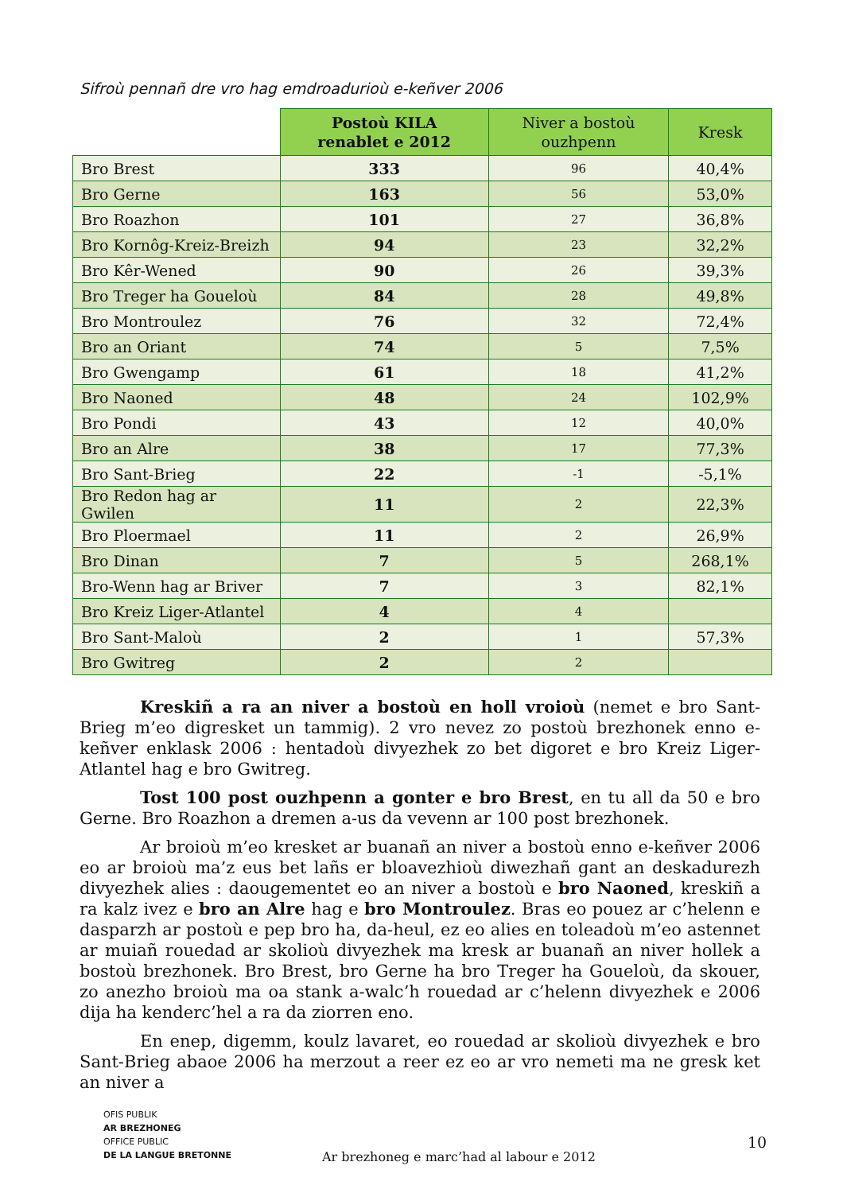Sifroù pennañ dre vro hag emdroadurioù e-keñver 2006
| | Postoù KILA renablet e 2012 | Niver a bostoù ouzhpenn | Kresk |
| --- | --- | --- | --- |
| Bro Brest | 333 | 96 | 40,4% |
| Bro Gerne | 163 | 56 | 53,0% |
| Bro Roazhon | 101 | 27 | 36,8% |
| Bro Kornôg-Kreiz-Breizh | 94 | 23 | 32,2% |
| Bro Kêr-Wened | 90 | 26 | 39,3% |
| Bro Treger ha Goueloù | 84 | 28 | 49,8% |
| Bro Montroulez | 76 | 32 | 72,4% |
| Bro an Oriant | 74 | 5 | 7,5% |
| Bro Gwengamp | 61 | 18 | 41,2% |
| Bro Naoned | 48 | 24 | 102,9% |
| Bro Pondi | 43 | 12 | 40,0% |
| Bro an Alre | 38 | 17 | 77,3% |
| Bro Sant-Brieg | 22 | -1 | -5,1% |
| Bro Redon hag ar Gwilen | 11 | 2 | 22,3% |
| Bro Ploermael | 11 | 2 | 26,9% |
| Bro Dinan | 7 | 5 | 268,1% |
| Bro-Wenn hag ar Briver | 7 | 3 | 82,1% |
| Bro Kreiz Liger-Atlantel | 4 | 4 | |
| Bro Sant-Maloù | 2 | 1 | 57,3% |
| Bro Gwitreg | 2 | 2 | |
Kreskiñ a ra an niver a bostoù en holl vroioù (nemet e bro Sant-Brieg m’eo digresket un tammig). 2 vro nevez zo postoù brezhonek enno e-keñver enklask 2006 : hentadoù divyezhek zo bet digoret e bro Kreiz Liger-Atlantel hag e bro Gwitreg.
Tost 100 post ouzhpenn a gonter e bro Brest, en tu all da 50 e bro Gerne. Bro Roazhon a dremen a-us da vevenn ar 100 post brezhonek.
Ar broioù m’eo kresket ar buanañ an niver a bostoù enno e-keñver 2006 eo ar broioù ma’z eus bet lañs er bloavezhioù diwezhañ gant an deskadurezh divyezhek alies : daougementet eo an niver a bostoù e bro Naoned, kreskiñ a ra kalz ivez e bro an Alre hag e bro Montroulez. Bras eo pouez ar c’helenn e dasparzh ar postoù e pep bro ha, da-heul, ez eo alies en toleadoù m’eo astennet ar muiañ rouedad ar skolioù divyezhek ma kresk ar buanañ an niver hollek a bostoù brezhonek. Bro Brest, bro Gerne ha bro Treger ha Goueloù, da skouer, zo anezho broioù ma oa stank a-walc’h rouedad ar c’helenn divyezhek e 2006 dija ha kenderc’hel a ra da ziorren eno.
En enep, digemm, koulz lavaret, eo rouedad ar skolioù divyezhek e bro Sant-Brieg abaoe 2006 ha merzout a reer ez eo ar vro nemeti ma ne gresk ket an niver a
OFIS PUBLIK
AR BREZHONEG
OFFICE PUBLIC
DE LA LANGUE BRETONNE
Ar brezhoneg e marc’had al labour e 2012
10